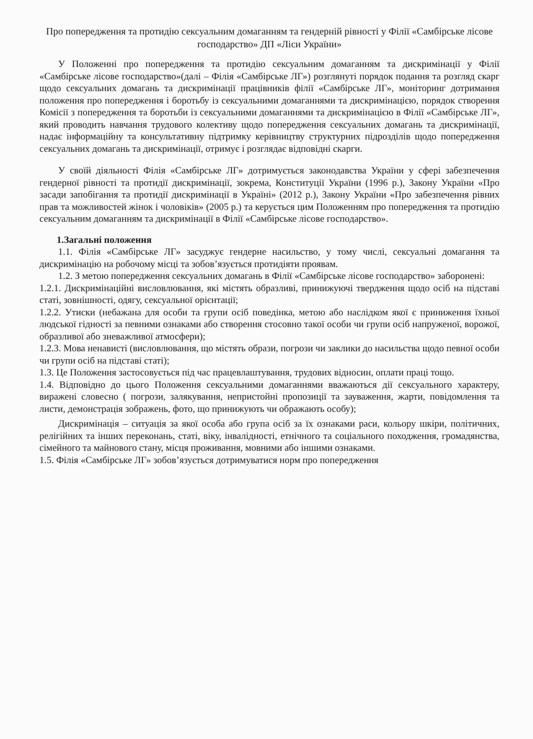Про попередження та протидію сексуальним домаганням та гендерній рівності у Філії «Самбірське лісове господарство» ДП «Ліси України»
У Положенні про попередження та протидію сексуальним домаганням та дискримінації у Філії «Самбірське лісове господарство»(далі – Філія «Самбірське ЛГ») розглянуті порядок подання та розгляд скарг щодо сексуальних домагань та дискримінації працівників філії «Самбірське ЛГ», моніторинг дотримання положення про попередження і боротьбу із сексуальними домаганнями та дискримінацією, порядок створення Комісії з попередження та боротьби із сексуальними домаганнями та дискримінацією в Філії «Самбірське ЛГ», який проводить навчання трудового колективу щодо попередження сексуальних домагань та дискримінації, надає інформаційну та консультативну підтримку керівництву структурних підрозділів щодо попередження сексуальних домагань та дискримінації, отримує і розглядає відповідні скарги.
У своїй діяльності Філія «Самбірське ЛГ» дотримується законодавства України у сфері забезпечення гендерної рівності та протидії дискримінації, зокрема, Конституції України (1996 р.), Закону України «Про засади запобігання та протидії дискримінації в Україні» (2012 р.), Закону України «Про забезпечення рівних прав та можливостей жінок і чоловіків» (2005 р.) та керується цим Положенням про попередження та протидію сексуальним домаганням та дискримінації в Філії «Самбірське лісове господарство».
1.Загальні положення
1.1. Філія «Самбірське ЛГ» засуджує гендерне насильство, у тому числі, сексуальні домагання та дискримінацію на робочому місці та зобов’язується протидіяти проявам.
1.2. З метою попередження сексуальних домагань в Філії «Самбірське лісове господарство» заборонені:
1.2.1. Дискримінаційні висловлювання, які містять образливі, принижуючі твердження щодо осіб на підставі статі, зовнішності, одягу, сексуальної орієнтації;
1.2.2. Утиски (небажана для особи та групи осіб поведінка, метою або наслідком якої є приниження їхньої людської гідності за певними ознаками або створення стосовно такої особи чи групи осіб напруженої, ворожої, образливої або зневажливої атмосфери);
1.2.3. Мова ненависті (висловлювання, що містять образи, погрози чи заклики до насильства щодо певної особи чи групи осіб на підставі статі);
1.3. Це Положення застосовується під час працевлаштування, трудових відносин, оплати праці тощо.
1.4. Відповідно до цього Положення сексуальними домаганнями вважаються дії сексуального характеру, виражені словесно ( погрози, залякування, непристойні пропозиції та зауваження, жарти, повідомлення та листи, демонстрація зображень, фото, що принижують чи ображають особу);
Дискримінація – ситуація за якої особа або група осіб за їх ознаками раси, кольору шкіри, політичних, релігійних та інших переконань, статі, віку, інвалідності, етнічного та соціального походження, громадянства, сімейного та майнового стану, місця проживання, мовними або іншими ознаками.
1.5. Філія «Самбірське ЛГ» зобов’язується дотримуватися норм про попередження